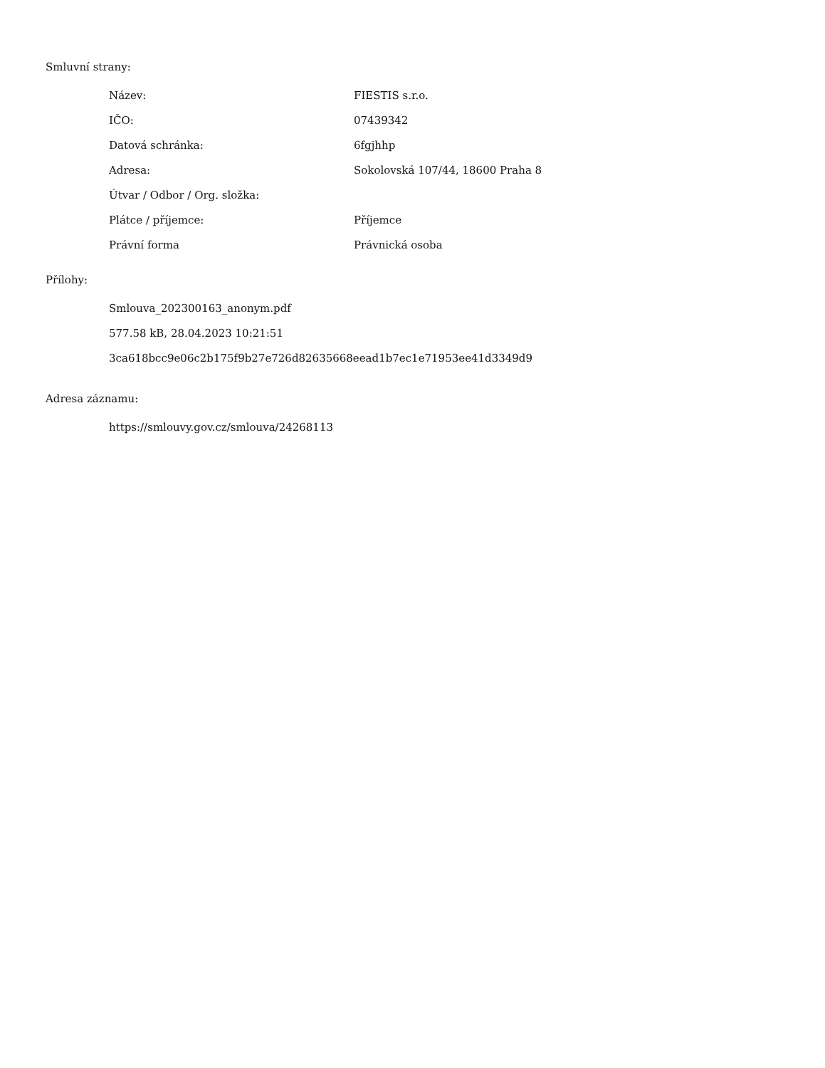Smluvní strany:
| Název: | FIESTIS s.r.o. |
| IČO: | 07439342 |
| Datová schránka: | 6fgjhhp |
| Adresa: | Sokolovská 107/44, 18600 Praha 8 |
| Útvar / Odbor / Org. složka: | |
| Plátce / příjemce: | Příjemce |
| Právní forma | Právnická osoba |
Přílohy:
Smlouva_202300163_anonym.pdf
577.58 kB, 28.04.2023 10:21:51
3ca618bcc9e06c2b175f9b27e726d82635668eead1b7ec1e71953ee41d3349d9
Adresa záznamu:
https://smlouvy.gov.cz/smlouva/24268113